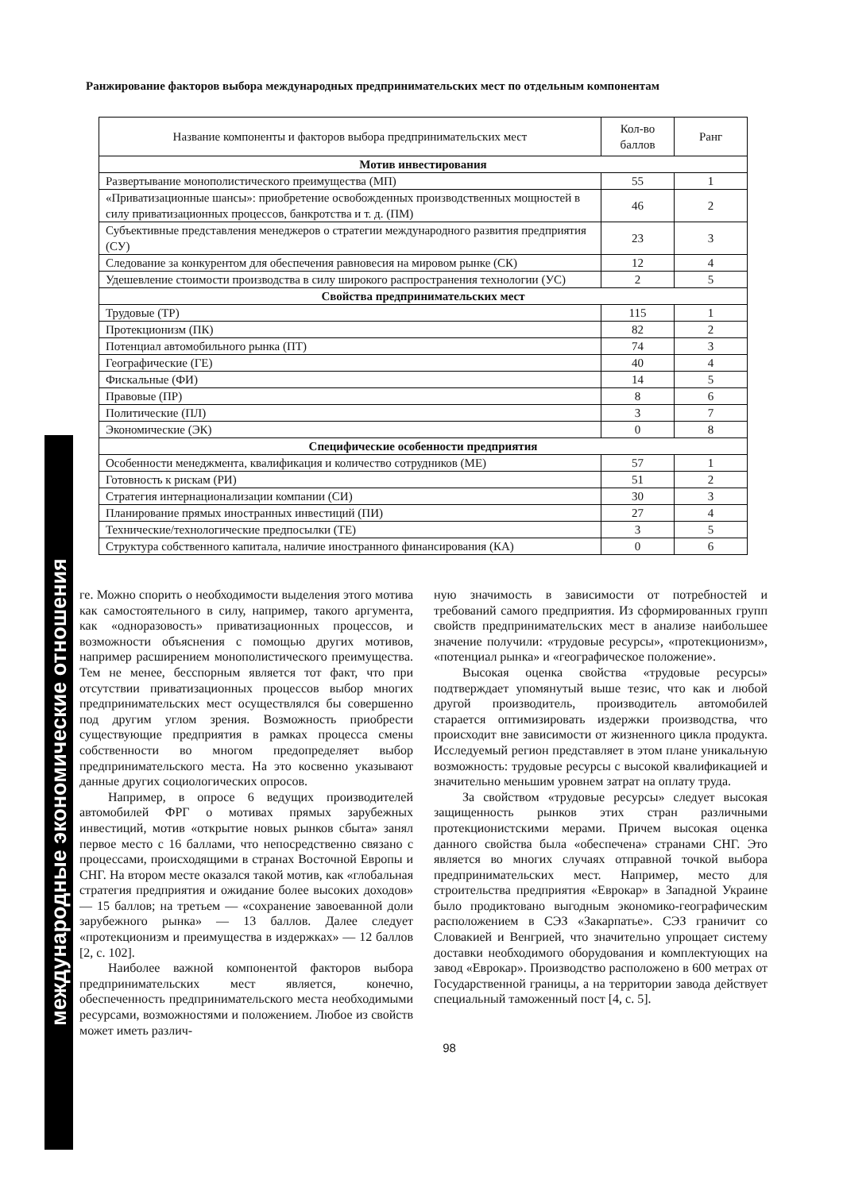международные экономические отношения
Ранжирование факторов выбора международных предпринимательских мест по отдельным компонентам
| Название компоненты и факторов выбора предпринимательских мест | Кол-во баллов | Ранг |
| --- | --- | --- |
| Мотив инвестирования | | |
| Развертывание монополистического преимущества (МП) | 55 | 1 |
| «Приватизационные шансы»: приобретение освобожденных производственных мощностей в силу приватизационных процессов, банкротства и т. д. (ПМ) | 46 | 2 |
| Субъективные представления менеджеров о стратегии международного развития предприятия (СУ) | 23 | 3 |
| Следование за конкурентом для обеспечения равновесия на мировом рынке (СК) | 12 | 4 |
| Удешевление стоимости производства в силу широкого распространения технологии (УС) | 2 | 5 |
| Свойства предпринимательских мест | | |
| Трудовые (ТР) | 115 | 1 |
| Протекционизм (ПК) | 82 | 2 |
| Потенциал автомобильного рынка (ПТ) | 74 | 3 |
| Географические (ГЕ) | 40 | 4 |
| Фискальные (ФИ) | 14 | 5 |
| Правовые (ПР) | 8 | 6 |
| Политические (ПЛ) | 3 | 7 |
| Экономические (ЭК) | 0 | 8 |
| Специфические особенности предприятия | | |
| Особенности менеджмента, квалификация и количество сотрудников (МЕ) | 57 | 1 |
| Готовность к рискам (РИ) | 51 | 2 |
| Стратегия интернационализации компании (СИ) | 30 | 3 |
| Планирование прямых иностранных инвестиций (ПИ) | 27 | 4 |
| Технические/технологические предпосылки (ТЕ) | 3 | 5 |
| Структура собственного капитала, наличие иностранного финансирования (КА) | 0 | 6 |
ге. Можно спорить о необходимости выделения этого мотива как самостоятельного в силу, например, такого аргумента, как «одноразовость» приватизационных процессов, и возможности объяснения с помощью других мотивов, например расширением монополистического преимущества. Тем не менее, бесспорным является тот факт, что при отсутствии приватизационных процессов выбор многих предпринимательских мест осуществлялся бы совершенно под другим углом зрения. Возможность приобрести существующие предприятия в рамках процесса смены собственности во многом предопределяет выбор предпринимательского места. На это косвенно указывают данные других социологических опросов.
Например, в опросе 6 ведущих производителей автомобилей ФРГ о мотивах прямых зарубежных инвестиций, мотив «открытие новых рынков сбыта» занял первое место с 16 баллами, что непосредственно связано с процессами, происходящими в странах Восточной Европы и СНГ. На втором месте оказался такой мотив, как «глобальная стратегия предприятия и ожидание более высоких доходов» — 15 баллов; на третьем — «сохранение завоеванной доли зарубежного рынка» — 13 баллов. Далее следует «протекционизм и преимущества в издержках» — 12 баллов [2, с. 102].
Наиболее важной компонентой факторов выбора предпринимательских мест является, конечно, обеспеченность предпринимательского места необходимыми ресурсами, возможностями и положением. Любое из свойств может иметь различ-
ную значимость в зависимости от потребностей и требований самого предприятия. Из сформированных групп свойств предпринимательских мест в анализе наибольшее значение получили: «трудовые ресурсы», «протекционизм», «потенциал рынка» и «географическое положение».
Высокая оценка свойства «трудовые ресурсы» подтверждает упомянутый выше тезис, что как и любой другой производитель, производитель автомобилей старается оптимизировать издержки производства, что происходит вне зависимости от жизненного цикла продукта. Исследуемый регион представляет в этом плане уникальную возможность: трудовые ресурсы с высокой квалификацией и значительно меньшим уровнем затрат на оплату труда.
За свойством «трудовые ресурсы» следует высокая защищенность рынков этих стран различными протекционистскими мерами. Причем высокая оценка данного свойства была «обеспечена» странами СНГ. Это является во многих случаях отправной точкой выбора предпринимательских мест. Например, место для строительства предприятия «Еврокар» в Западной Украине было продиктовано выгодным экономико-географическим расположением в СЭЗ «Закарпатье». СЭЗ граничит со Словакией и Венгрией, что значительно упрощает систему доставки необходимого оборудования и комплектующих на завод «Еврокар». Производство расположено в 600 метрах от Государственной границы, а на территории завода действует специальный таможенный пост [4, с. 5].
98